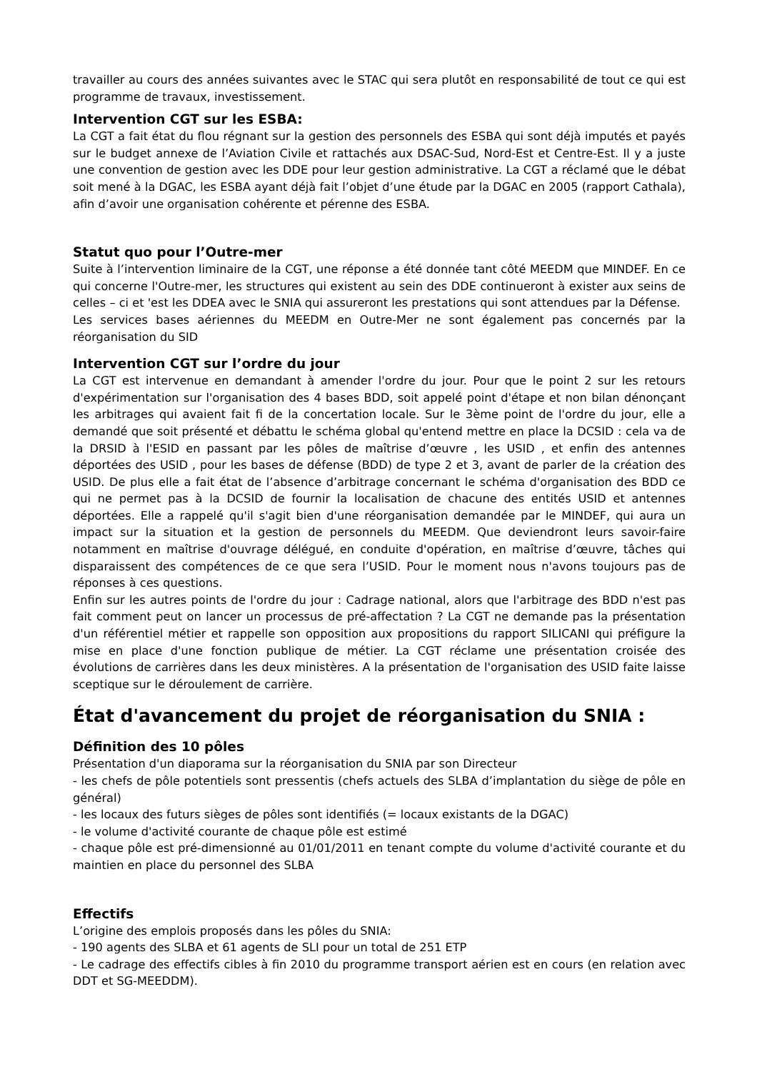travailler au cours des années suivantes avec le STAC qui sera plutôt en responsabilité de tout ce qui est programme de travaux, investissement.
Intervention CGT sur les ESBA:
La CGT a fait état du flou régnant sur la gestion des personnels des ESBA qui sont déjà imputés et payés sur le budget annexe de l’Aviation Civile et rattachés aux DSAC-Sud, Nord-Est et Centre-Est. Il y a juste une convention de gestion avec les DDE pour leur gestion administrative. La CGT a réclamé que le débat soit mené à la DGAC, les ESBA ayant déjà fait l’objet d’une étude par la DGAC en 2005 (rapport Cathala), afin d’avoir une organisation cohérente et pérenne des ESBA.
Statut quo pour l’Outre-mer
Suite à l’intervention liminaire de la CGT, une réponse a été donnée tant côté MEEDM que MINDEF. En ce qui concerne l'Outre-mer, les structures qui existent au sein des DDE continueront à exister aux seins de celles – ci et 'est les DDEA avec le SNIA qui assureront les prestations qui sont attendues par la Défense.
Les services bases aériennes du MEEDM en Outre-Mer ne sont également pas concernés par la réorganisation du SID
Intervention CGT sur l’ordre du jour
La CGT est intervenue en demandant à amender l'ordre du jour. Pour que le point 2 sur les retours d'expérimentation sur l'organisation des 4 bases BDD, soit appelé point d'étape et non bilan dénonçant les arbitrages qui avaient fait fi de la concertation locale. Sur le 3ème point de l'ordre du jour, elle a demandé que soit présenté et débattu le schéma global qu'entend mettre en place la DCSID : cela va de la DRSID à l'ESID en passant par les pôles de maîtrise d’œuvre , les USID , et enfin des antennes déportées des USID , pour les bases de défense (BDD) de type 2 et 3, avant de parler de la création des USID. De plus elle a fait état de l’absence d’arbitrage concernant le schéma d'organisation des BDD ce qui ne permet pas à la DCSID de fournir la localisation de chacune des entités USID et antennes déportées. Elle a rappelé qu'il s'agit bien d'une réorganisation demandée par le MINDEF, qui aura un impact sur la situation et la gestion de personnels du MEEDM. Que deviendront leurs savoir-faire notamment en maîtrise d'ouvrage délégué, en conduite d'opération, en maîtrise d’œuvre, tâches qui disparaissent des compétences de ce que sera l’USID. Pour le moment nous n'avons toujours pas de réponses à ces questions.
Enfin sur les autres points de l'ordre du jour : Cadrage national, alors que l'arbitrage des BDD n'est pas fait comment peut on lancer un processus de pré-affectation ? La CGT ne demande pas la présentation d'un référentiel métier et rappelle son opposition aux propositions du rapport SILICANI qui préfigure la mise en place d'une fonction publique de métier. La CGT réclame une présentation croisée des évolutions de carrières dans les deux ministères. A la présentation de l'organisation des USID faite laisse sceptique sur le déroulement de carrière.
État d'avancement du projet de réorganisation du SNIA :
Définition des 10 pôles
Présentation d'un diaporama sur la réorganisation du SNIA par son Directeur
- les chefs de pôle potentiels sont pressentis (chefs actuels des SLBA d’implantation du siège de pôle en général)
- les locaux des futurs sièges de pôles sont identifiés (= locaux existants de la DGAC)
- le volume d'activité courante de chaque pôle est estimé
- chaque pôle est pré-dimensionné au 01/01/2011 en tenant compte du volume d'activité courante et du maintien en place du personnel des SLBA
Effectifs
L’origine des emplois proposés dans les pôles du SNIA:
- 190 agents des SLBA et 61 agents de SLI pour un total de 251 ETP
- Le cadrage des effectifs cibles à fin 2010 du programme transport aérien est en cours (en relation avec DDT et SG-MEEDDM).